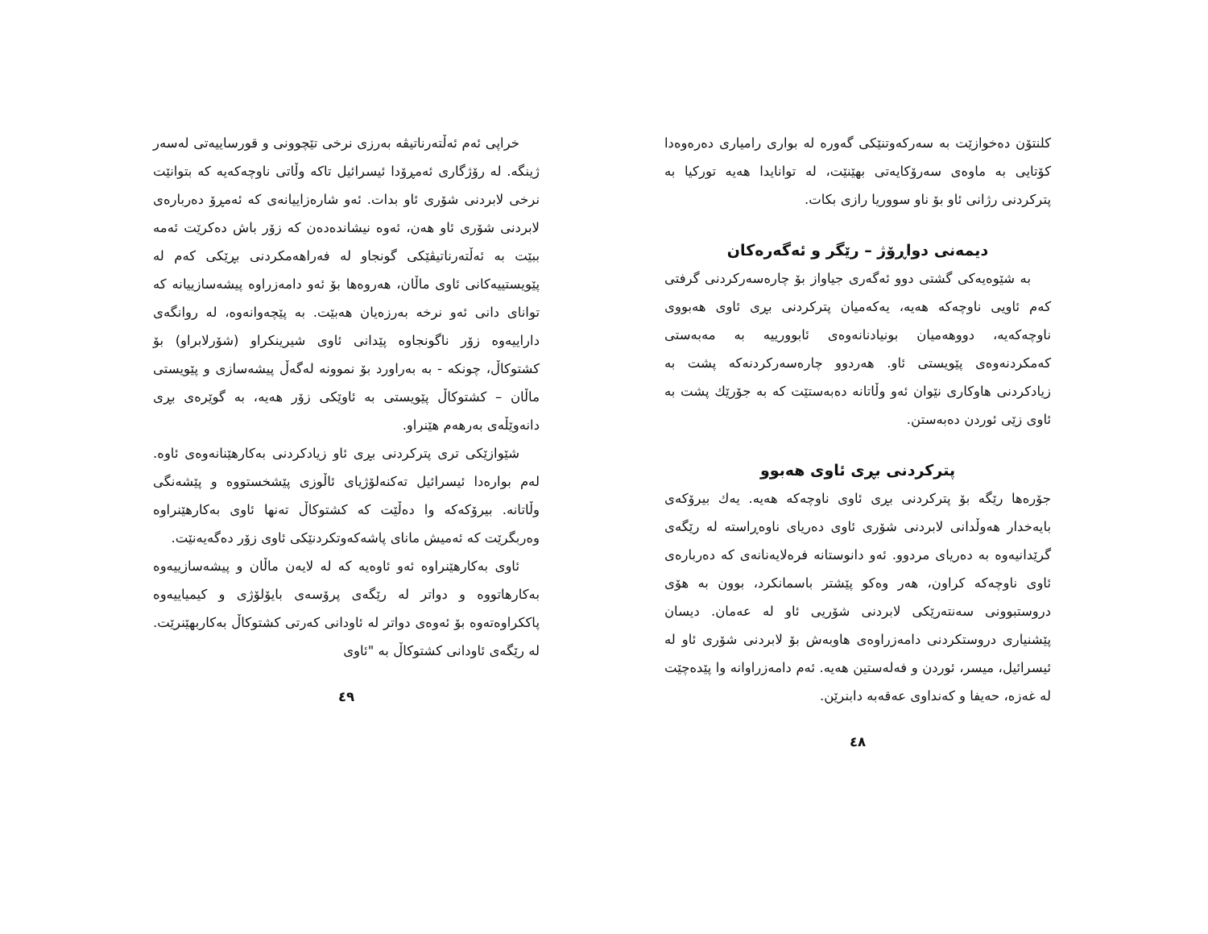کلنتۆن دەخوازێت بە سەرکەوتنێکی گەورە لە بواری رامیاری دەرەوەدا کۆتایی بە ماوەی سەرۆکایەتی بهێنێت، لە توانایدا هەیە تورکیا بە پترکردنی رژانی ئاو بۆ ناو سووریا رازی بکات.
دیمەنی دواڕۆژ – رێگر و ئەگەرەکان
بە شێوەیەکی گشتی دوو ئەگەری جیاواز بۆ چارەسەرکردنی گرفتی کەم ئاویی ناوچەکە هەیە، یەکەمیان پترکردنی بڕی ئاوی هەبووی ناوچەکەیە، دووهەمیان بونیادنانەوەی ئابوورییە بە مەبەستی کەمکردنەوەی پێویستی ئاو. هەردوو چارەسەرکردنەکە پشت بە زیادکردنی هاوکاری نێوان ئەو وڵاتانە دەبەستێت کە بە جۆرێك پشت بە ئاوی زێی ئوردن دەبەستن.
پترکردنی بڕی ئاوی هەبوو
جۆرەها رێگە بۆ پترکردنی بڕی ئاوی ناوچەکە هەیە. یەك بیرۆکەی بایەخدار هەوڵدانی لابردنی شۆری ئاوی دەریای ناوەڕاستە لە رێگەی گرێدانیەوە بە دەریای مردوو. ئەو دانوستانە فرەلایەنانەی کە دەربارەی ئاوی ناوچەکە کراون، هەر وەکو پێشتر باسمانکرد، بوون بە هۆی دروستبوونی سەنتەرێکی لابردنی شۆریی ئاو لە عەمان. دیسان پێشنیاری دروستکردنی دامەزراوەی هاوبەش بۆ لابردنی شۆری ئاو لە ئیسرائیل، میسر، ئوردن و فەلەستین هەیە. ئەم دامەزراوانە وا پێدەچێت لە غەزە، حەیفا و کەنداوی عەقەبە دابنرێن.
٤٨
خراپی ئەم ئەڵتەرناتیڤە بەرزی نرخی تێچوونی و قورساییەتی لەسەر ژینگە. لە رۆژگاری ئەمڕۆدا ئیسرائیل تاکە وڵاتی ناوچەکەیە کە بتوانێت نرخی لابردنی شۆری ئاو بدات. ئەو شارەزاییانەی کە ئەمڕۆ دەربارەی لابردنی شۆری ئاو هەن، ئەوە نیشاندەدەن کە زۆر باش دەکرێت ئەمە ببێت بە ئەڵتەرناتیڤێکی گونجاو لە فەراهەمکردنی بڕێکی کەم لە پێویستییەکانی ئاوی ماڵان، هەروەها بۆ ئەو دامەزراوە پیشەسازییانە کە توانای دانی ئەو نرخە بەرزەیان هەبێت. بە پێچەوانەوە، لە روانگەی داراییەوە زۆر ناگونجاوە پێدانی ئاوی شیرینکراو (شۆرلابراو) بۆ کشتوکاڵ، چونکە - بە بەراورد بۆ نموونە لەگەڵ پیشەسازی و پێویستی ماڵان – کشتوکاڵ پێویستی بە ئاوێکی زۆر هەیە، بە گوێرەی بڕی دانەوێڵەی بەرهەم هێنراو.
شێوازێکی تری پترکردنی بڕی ئاو زیادکردنی بەکارهێنانەوەی ئاوە. لەم بوارەدا ئیسرائیل تەکنەلۆژیای ئاڵوزی پێشخستووە و پێشەنگی وڵاتانە. بیرۆکەکە وا دەڵێت کە کشتوکاڵ تەنها ئاوی بەکارهێنراوە وەربگرێت کە ئەمیش مانای پاشەکەوتکردنێکی ئاوی زۆر دەگەیەنێت.
ئاوی بەکارهێنراوە ئەو ئاوەیە کە لە لایەن ماڵان و پیشەسازییەوە بەکارهاتووە و دواتر لە رێگەی پرۆسەی بایۆلۆژی و کیمیاییەوە پاککراوەتەوە بۆ ئەوەی دواتر لە ئاودانی کەرتی کشتوکاڵ بەکاربهێنرێت. لە رێگەی ئاودانی کشتوکاڵ بە "ئاوی
٤٩